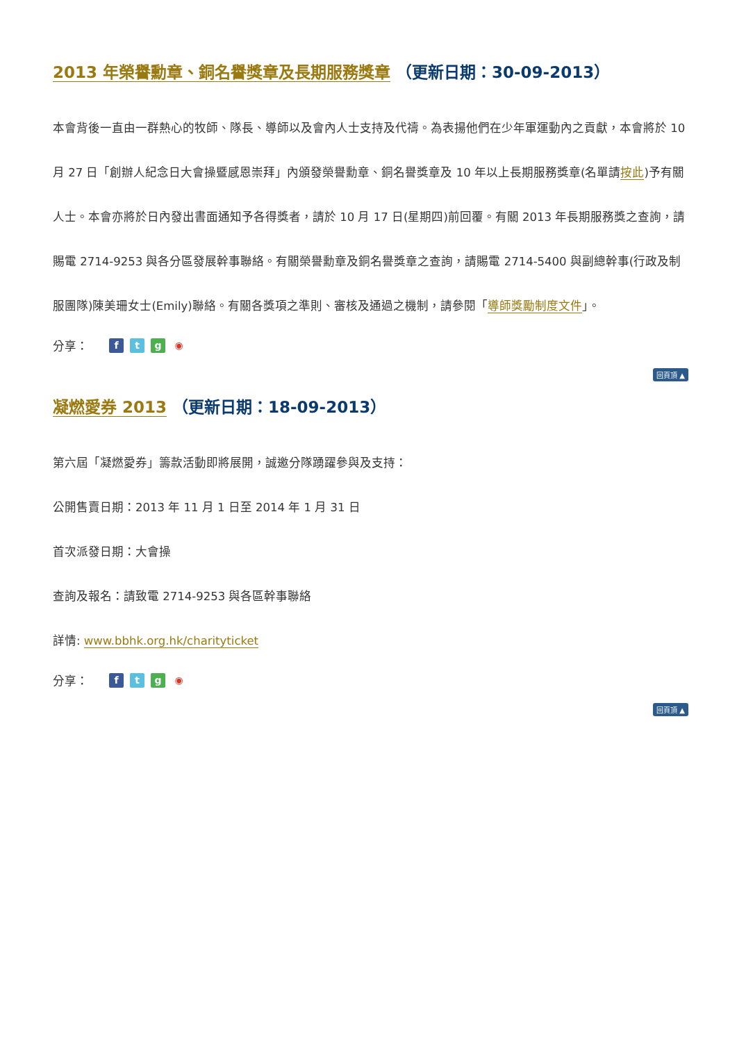2013 年榮譽勳章、銅名譽獎章及長期服務獎章 （更新日期：30-09-2013）
本會背後一直由一群熱心的牧師、隊長、導師以及會內人士支持及代禱。為表揚他們在少年軍運動內之貢獻，本會將於 10 月 27 日「創辦人紀念日大會操暨感恩崇拜」內頒發榮譽勳章、銅名譽獎章及 10 年以上長期服務獎章(名單請按此)予有關人士。本會亦將於日內發出書面通知予各得獎者，請於 10 月 17 日(星期四)前回覆。有關 2013 年長期服務獎之查詢，請賜電 2714-9253 與各分區發展幹事聯絡。有關榮譽勳章及銅名譽獎章之查詢，請賜電 2714-5400 與副總幹事(行政及制服團隊)陳美珊女士(Emily)聯絡。有關各獎項之準則、審核及通過之機制，請參閱「導師獎勵制度文件」。
分享： ftg ◉
回頁頂 ▲
凝燃愛券 2013 （更新日期：18-09-2013）
第六屆「凝燃愛券」籌款活動即將展開，誠邀分隊踴躍參與及支持：
公開售賣日期：2013 年 11 月 1 日至 2014 年 1 月 31 日
首次派發日期：大會操
查詢及報名：請致電 2714-9253 與各區幹事聯絡
詳情: www.bbhk.org.hk/charityticket
分享： ftg ◉
回頁頂 ▲